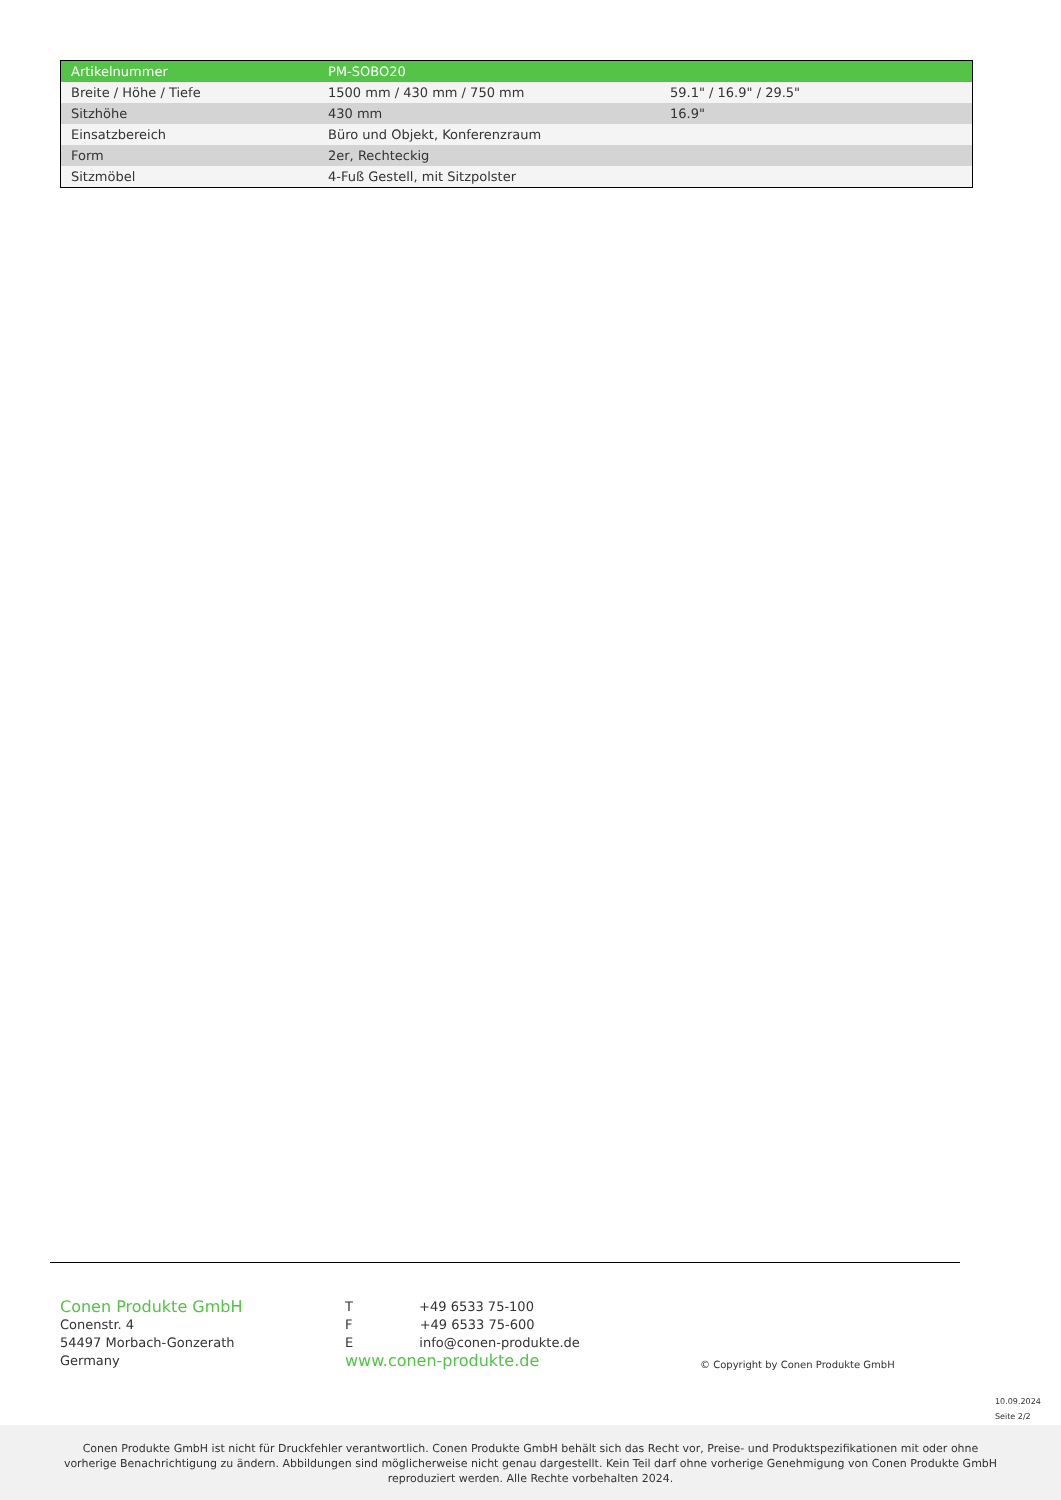| Artikelnummer | PM-SOBO20 | |
| Breite / Höhe / Tiefe | 1500 mm / 430 mm / 750 mm | 59.1" / 16.9" / 29.5" |
| Sitzhöhe | 430 mm | 16.9" |
| Einsatzbereich | Büro und Objekt, Konferenzraum | |
| Form | 2er, Rechteckig | |
| Sitzmöbel | 4-Fuß Gestell, mit Sitzpolster | |
Conen Produkte GmbH
Conenstr. 4
54497 Morbach-Gonzerath
Germany
T +49 6533 75-100
F +49 6533 75-600
E info@conen-produkte.de
www.conen-produkte.de
© Copyright by Conen Produkte GmbH
10.09.2024
Seite 2/2
Conen Produkte GmbH ist nicht für Druckfehler verantwortlich. Conen Produkte GmbH behält sich das Recht vor, Preise- und Produktspezifikationen mit oder ohne vorherige Benachrichtigung zu ändern. Abbildungen sind möglicherweise nicht genau dargestellt. Kein Teil darf ohne vorherige Genehmigung von Conen Produkte GmbH reproduziert werden. Alle Rechte vorbehalten 2024.